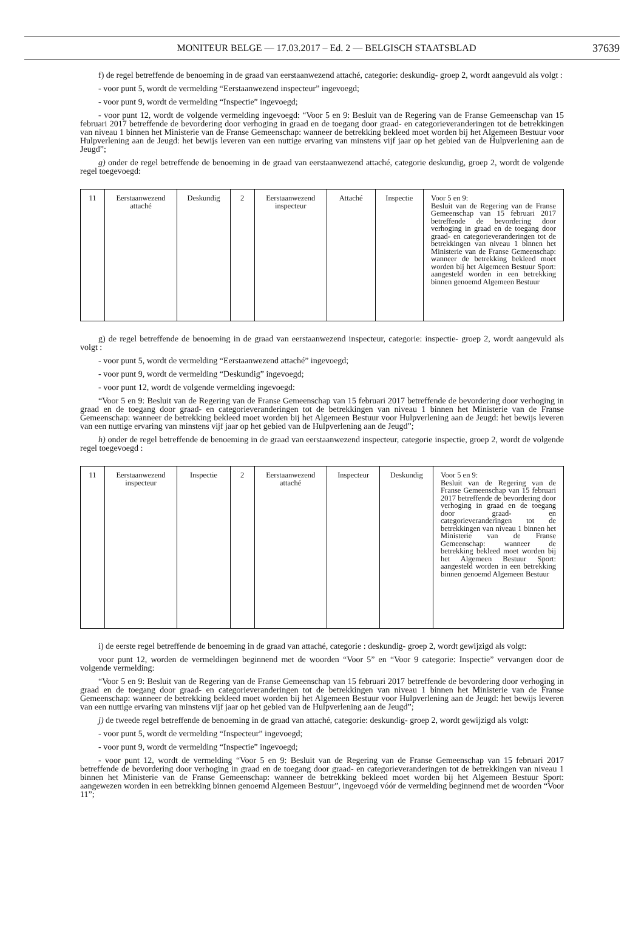MONITEUR BELGE — 17.03.2017 – Ed. 2 — BELGISCH STAATSBLAD 37639
f) de regel betreffende de benoeming in de graad van eerstaanwezend attaché, categorie: deskundig- groep 2, wordt aangevuld als volgt :
- voor punt 5, wordt de vermelding “Eerstaanwezend inspecteur” ingevoegd;
- voor punt 9, wordt de vermelding “Inspectie” ingevoegd;
- voor punt 12, wordt de volgende vermelding ingevoegd: “Voor 5 en 9: Besluit van de Regering van de Franse Gemeenschap van 15 februari 2017 betreffende de bevordering door verhoging in graad en de toegang door graad- en categorieveranderingen tot de betrekkingen van niveau 1 binnen het Ministerie van de Franse Gemeenschap: wanneer de betrekking bekleed moet worden bij het Algemeen Bestuur voor Hulpverlening aan de Jeugd: het bewijs leveren van een nuttige ervaring van minstens vijf jaar op het gebied van de Hulpverlening aan de Jeugd”;
g) onder de regel betreffende de benoeming in de graad van eerstaanwezend attaché, categorie deskundig, groep 2, wordt de volgende regel toegevoegd:
| 11 | Eerstaanwezend attaché | Deskundig | 2 | Eerstaanwezend inspecteur | Attaché | Inspectie | Voor 5 en 9: Besluit van de Regering van de Franse Gemeenschap van 15 februari 2017 betreffende de bevordering door verhoging in graad en de toegang door graad- en categorieveranderingen tot de betrekkingen van niveau 1 binnen het Ministerie van de Franse Gemeenschap: wanneer de betrekking bekleed moet worden bij het Algemeen Bestuur Sport: aangesteld worden in een betrekking binnen genoemd Algemeen Bestuur |
g) de regel betreffende de benoeming in de graad van eerstaanwezend inspecteur, categorie: inspectie- groep 2, wordt aangevuld als volgt :
- voor punt 5, wordt de vermelding “Eerstaanwezend attaché” ingevoegd;
- voor punt 9, wordt de vermelding “Deskundig” ingevoegd;
- voor punt 12, wordt de volgende vermelding ingevoegd:
“Voor 5 en 9: Besluit van de Regering van de Franse Gemeenschap van 15 februari 2017 betreffende de bevordering door verhoging in graad en de toegang door graad- en categorieveranderingen tot de betrekkingen van niveau 1 binnen het Ministerie van de Franse Gemeenschap: wanneer de betrekking bekleed moet worden bij het Algemeen Bestuur voor Hulpverlening aan de Jeugd: het bewijs leveren van een nuttige ervaring van minstens vijf jaar op het gebied van de Hulpverlening aan de Jeugd”;
h) onder de regel betreffende de benoeming in de graad van eerstaanwezend inspecteur, categorie inspectie, groep 2, wordt de volgende regel toegevoegd :
| 11 | Eerstaanwezend inspecteur | Inspectie | 2 | Eerstaanwezend attaché | Inspecteur | Deskundig | Voor 5 en 9: Besluit van de Regering van de Franse Gemeenschap van 15 februari 2017 betreffende de bevordering door verhoging in graad en de toegang door graad- en categorieveranderingen tot de betrekkingen van niveau 1 binnen het Ministerie van de Franse Gemeenschap: wanneer de betrekking bekleed moet worden bij het Algemeen Bestuur Sport: aangesteld worden in een betrekking binnen genoemd Algemeen Bestuur |
i) de eerste regel betreffende de benoeming in de graad van attaché, categorie : deskundig- groep 2, wordt gewijzigd als volgt:
voor punt 12, worden de vermeldingen beginnend met de woorden “Voor 5” en “Voor 9 categorie: Inspectie” vervangen door de volgende vermelding:
“Voor 5 en 9: Besluit van de Regering van de Franse Gemeenschap van 15 februari 2017 betreffende de bevordering door verhoging in graad en de toegang door graad- en categorieveranderingen tot de betrekkingen van niveau 1 binnen het Ministerie van de Franse Gemeenschap: wanneer de betrekking bekleed moet worden bij het Algemeen Bestuur voor Hulpverlening aan de Jeugd: het bewijs leveren van een nuttige ervaring van minstens vijf jaar op het gebied van de Hulpverlening aan de Jeugd”;
j) de tweede regel betreffende de benoeming in de graad van attaché, categorie: deskundig- groep 2, wordt gewijzigd als volgt:
- voor punt 5, wordt de vermelding “Inspecteur” ingevoegd;
- voor punt 9, wordt de vermelding “Inspectie” ingevoegd;
- voor punt 12, wordt de vermelding “Voor 5 en 9: Besluit van de Regering van de Franse Gemeenschap van 15 februari 2017 betreffende de bevordering door verhoging in graad en de toegang door graad- en categorieveranderingen tot de betrekkingen van niveau 1 binnen het Ministerie van de Franse Gemeenschap: wanneer de betrekking bekleed moet worden bij het Algemeen Bestuur Sport: aangewezen worden in een betrekking binnen genoemd Algemeen Bestuur”, ingevoegd vóór de vermelding beginnend met de woorden “Voor 11”;